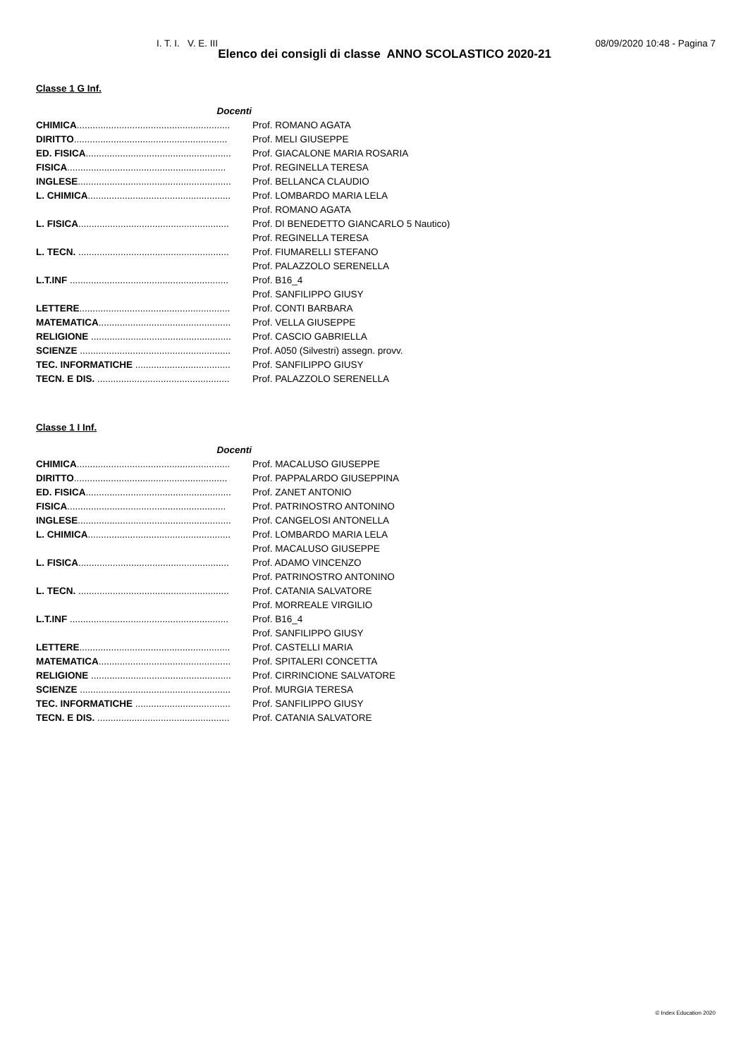I. T. I. V. E. III 08/09/2020 10:48 - Pagina 7
Elenco dei consigli di classe ANNO SCOLASTICO 2020-21
Classe 1 G Inf.
| Docenti | |
| CHIMICA .......................................................... | Prof. ROMANO AGATA |
| DIRITTO .......................................................... | Prof. MELI GIUSEPPE |
| ED. FISICA ....................................................... | Prof. GIACALONE MARIA ROSARIA |
| FISICA ............................................................ | Prof. REGINELLA TERESA |
| INGLESE .......................................................... | Prof. BELLANCA CLAUDIO |
| L. CHIMICA ...................................................... | Prof. LOMBARDO MARIA LELA |
| | Prof. ROMANO AGATA |
| L. FISICA ......................................................... | Prof. DI BENEDETTO GIANCARLO 5 Nautico) |
| | Prof. REGINELLA TERESA |
| L. TECN. ......................................................... | Prof. FIUMARELLI STEFANO |
| | Prof. PALAZZOLO SERENELLA |
| L.T.INF ............................................................ | Prof. B16_4 |
| | Prof. SANFILIPPO GIUSY |
| LETTERE ......................................................... | Prof. CONTI BARBARA |
| MATEMATICA .................................................. | Prof. VELLA GIUSEPPE |
| RELIGIONE ..................................................... | Prof. CASCIO GABRIELLA |
| SCIENZE ......................................................... | Prof. A050 (Silvestri) assegn. provv. |
| TEC. INFORMATICHE .................................... | Prof. SANFILIPPO GIUSY |
| TECN. E DIS. .................................................. | Prof. PALAZZOLO SERENELLA |
Classe 1 I Inf.
| Docenti | |
| CHIMICA .......................................................... | Prof. MACALUSO GIUSEPPE |
| DIRITTO .......................................................... | Prof. PAPPALARDO GIUSEPPINA |
| ED. FISICA ....................................................... | Prof. ZANET ANTONIO |
| FISICA ............................................................ | Prof. PATRINOSTRO ANTONINO |
| INGLESE .......................................................... | Prof. CANGELOSI ANTONELLA |
| L. CHIMICA ...................................................... | Prof. LOMBARDO MARIA LELA |
| | Prof. MACALUSO GIUSEPPE |
| L. FISICA ......................................................... | Prof. ADAMO VINCENZO |
| | Prof. PATRINOSTRO ANTONINO |
| L. TECN. ......................................................... | Prof. CATANIA SALVATORE |
| | Prof. MORREALE VIRGILIO |
| L.T.INF ............................................................ | Prof. B16_4 |
| | Prof. SANFILIPPO GIUSY |
| LETTERE ......................................................... | Prof. CASTELLI MARIA |
| MATEMATICA .................................................. | Prof. SPITALERI CONCETTA |
| RELIGIONE ..................................................... | Prof. CIRRINCIONE SALVATORE |
| SCIENZE ......................................................... | Prof. MURGIA TERESA |
| TEC. INFORMATICHE .................................... | Prof. SANFILIPPO GIUSY |
| TECN. E DIS. .................................................. | Prof. CATANIA SALVATORE |
© Index Education 2020